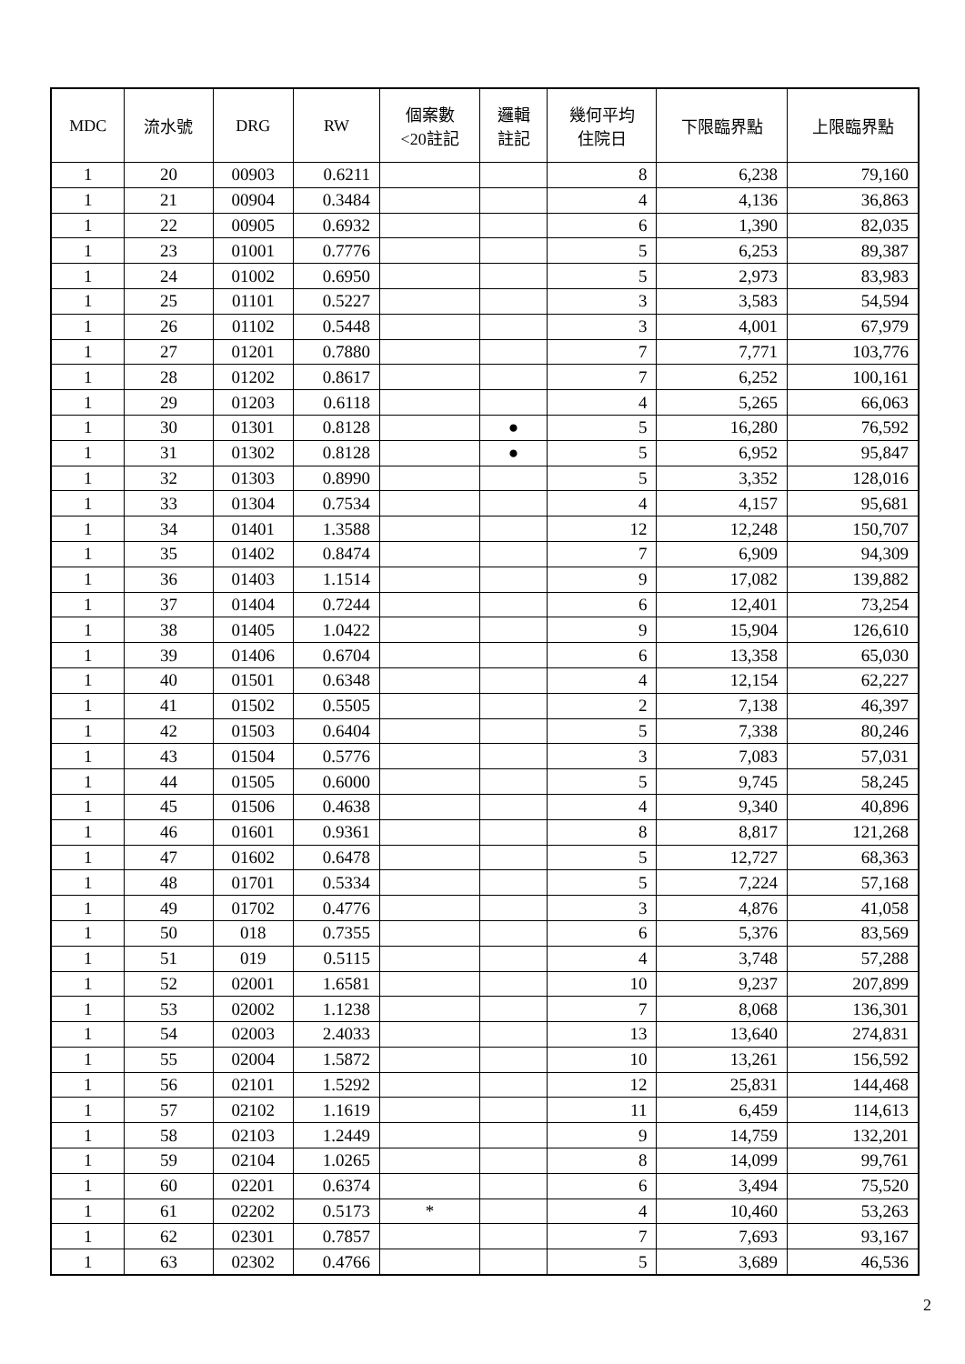| MDC | 流水號 | DRG | RW | 個案數 <20註記 | 邏輯 註記 | 幾何平均 住院日 | 下限臨界點 | 上限臨界點 |
| --- | --- | --- | --- | --- | --- | --- | --- | --- |
| 1 | 20 | 00903 | 0.6211 | | | 8 | 6,238 | 79,160 |
| 1 | 21 | 00904 | 0.3484 | | | 4 | 4,136 | 36,863 |
| 1 | 22 | 00905 | 0.6932 | | | 6 | 1,390 | 82,035 |
| 1 | 23 | 01001 | 0.7776 | | | 5 | 6,253 | 89,387 |
| 1 | 24 | 01002 | 0.6950 | | | 5 | 2,973 | 83,983 |
| 1 | 25 | 01101 | 0.5227 | | | 3 | 3,583 | 54,594 |
| 1 | 26 | 01102 | 0.5448 | | | 3 | 4,001 | 67,979 |
| 1 | 27 | 01201 | 0.7880 | | | 7 | 7,771 | 103,776 |
| 1 | 28 | 01202 | 0.8617 | | | 7 | 6,252 | 100,161 |
| 1 | 29 | 01203 | 0.6118 | | | 4 | 5,265 | 66,063 |
| 1 | 30 | 01301 | 0.8128 | | ● | 5 | 16,280 | 76,592 |
| 1 | 31 | 01302 | 0.8128 | | ● | 5 | 6,952 | 95,847 |
| 1 | 32 | 01303 | 0.8990 | | | 5 | 3,352 | 128,016 |
| 1 | 33 | 01304 | 0.7534 | | | 4 | 4,157 | 95,681 |
| 1 | 34 | 01401 | 1.3588 | | | 12 | 12,248 | 150,707 |
| 1 | 35 | 01402 | 0.8474 | | | 7 | 6,909 | 94,309 |
| 1 | 36 | 01403 | 1.1514 | | | 9 | 17,082 | 139,882 |
| 1 | 37 | 01404 | 0.7244 | | | 6 | 12,401 | 73,254 |
| 1 | 38 | 01405 | 1.0422 | | | 9 | 15,904 | 126,610 |
| 1 | 39 | 01406 | 0.6704 | | | 6 | 13,358 | 65,030 |
| 1 | 40 | 01501 | 0.6348 | | | 4 | 12,154 | 62,227 |
| 1 | 41 | 01502 | 0.5505 | | | 2 | 7,138 | 46,397 |
| 1 | 42 | 01503 | 0.6404 | | | 5 | 7,338 | 80,246 |
| 1 | 43 | 01504 | 0.5776 | | | 3 | 7,083 | 57,031 |
| 1 | 44 | 01505 | 0.6000 | | | 5 | 9,745 | 58,245 |
| 1 | 45 | 01506 | 0.4638 | | | 4 | 9,340 | 40,896 |
| 1 | 46 | 01601 | 0.9361 | | | 8 | 8,817 | 121,268 |
| 1 | 47 | 01602 | 0.6478 | | | 5 | 12,727 | 68,363 |
| 1 | 48 | 01701 | 0.5334 | | | 5 | 7,224 | 57,168 |
| 1 | 49 | 01702 | 0.4776 | | | 3 | 4,876 | 41,058 |
| 1 | 50 | 018 | 0.7355 | | | 6 | 5,376 | 83,569 |
| 1 | 51 | 019 | 0.5115 | | | 4 | 3,748 | 57,288 |
| 1 | 52 | 02001 | 1.6581 | | | 10 | 9,237 | 207,899 |
| 1 | 53 | 02002 | 1.1238 | | | 7 | 8,068 | 136,301 |
| 1 | 54 | 02003 | 2.4033 | | | 13 | 13,640 | 274,831 |
| 1 | 55 | 02004 | 1.5872 | | | 10 | 13,261 | 156,592 |
| 1 | 56 | 02101 | 1.5292 | | | 12 | 25,831 | 144,468 |
| 1 | 57 | 02102 | 1.1619 | | | 11 | 6,459 | 114,613 |
| 1 | 58 | 02103 | 1.2449 | | | 9 | 14,759 | 132,201 |
| 1 | 59 | 02104 | 1.0265 | | | 8 | 14,099 | 99,761 |
| 1 | 60 | 02201 | 0.6374 | | | 6 | 3,494 | 75,520 |
| 1 | 61 | 02202 | 0.5173 | * | | 4 | 10,460 | 53,263 |
| 1 | 62 | 02301 | 0.7857 | | | 7 | 7,693 | 93,167 |
| 1 | 63 | 02302 | 0.4766 | | | 5 | 3,689 | 46,536 |
2